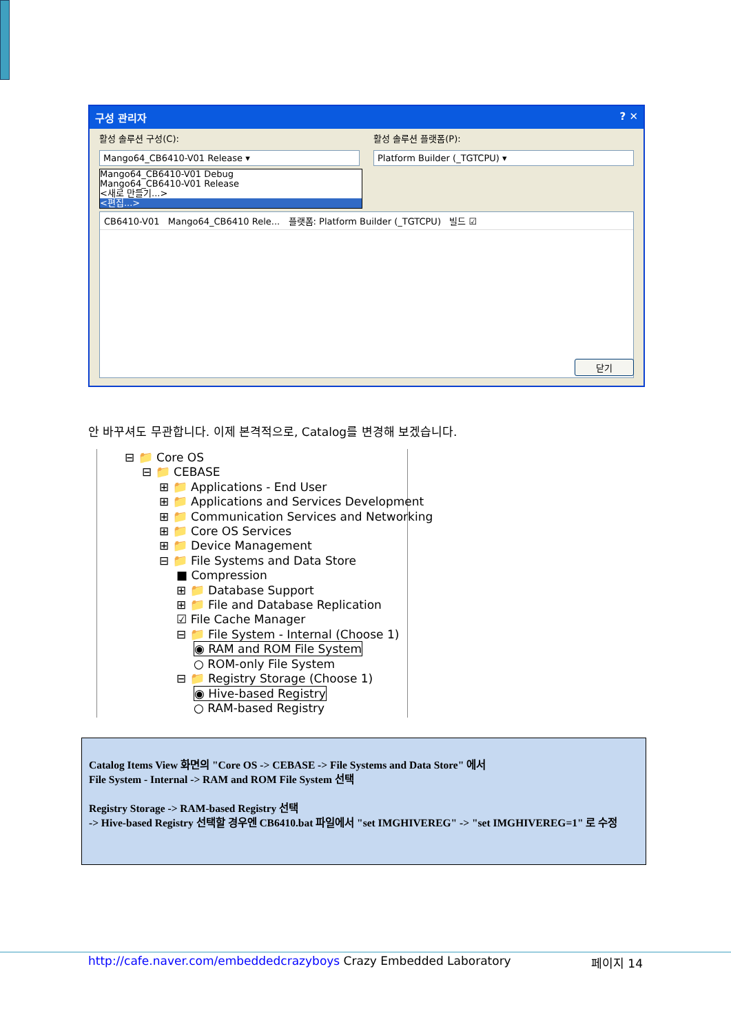구성 관리자 ? ✕
활성 솔루션 구성(C): 활성 솔루션 플랫폼(P):
Mango64_CB6410-V01 Release ▾ Platform Builder (_TGTCPU) ▾
Mango64_CB6410-V01 Debug
Mango64_CB6410-V01 Release
<새로 만들기...>
<편집...>
CB6410-V01 Mango64_CB6410 Rele... 플랫폼: Platform Builder (_TGTCPU) 빌드 ☑
닫기
안 바꾸셔도 무관합니다. 이제 본격적으로, Catalog를 변경해 보겠습니다.
⊟ 📁 Core OS
⊟ 📁 CEBASE
⊞ 📁 Applications - End User
⊞ 📁 Applications and Services Development
⊞ 📁 Communication Services and Networking
⊞ 📁 Core OS Services
⊞ 📁 Device Management
⊟ 📁 File Systems and Data Store
■ Compression
⊞ 📁 Database Support
⊞ 📁 File and Database Replication
☑ File Cache Manager
⊟ 📁 File System - Internal (Choose 1)
◉ RAM and ROM File System
○ ROM-only File System
⊟ 📁 Registry Storage (Choose 1)
◉ Hive-based Registry
○ RAM-based Registry
Catalog Items View 화면의 "Core OS -> CEBASE -> File Systems and Data Store" 에서
File System - Internal -> RAM and ROM File System 선택
Registry Storage -> RAM-based Registry 선택
-> Hive-based Registry 선택할 경우엔 CB6410.bat 파일에서 "set IMGHIVEREG" -> "set IMGHIVEREG=1" 로 수정
http://cafe.naver.com/embeddedcrazyboys Crazy Embedded Laboratory 페이지 14